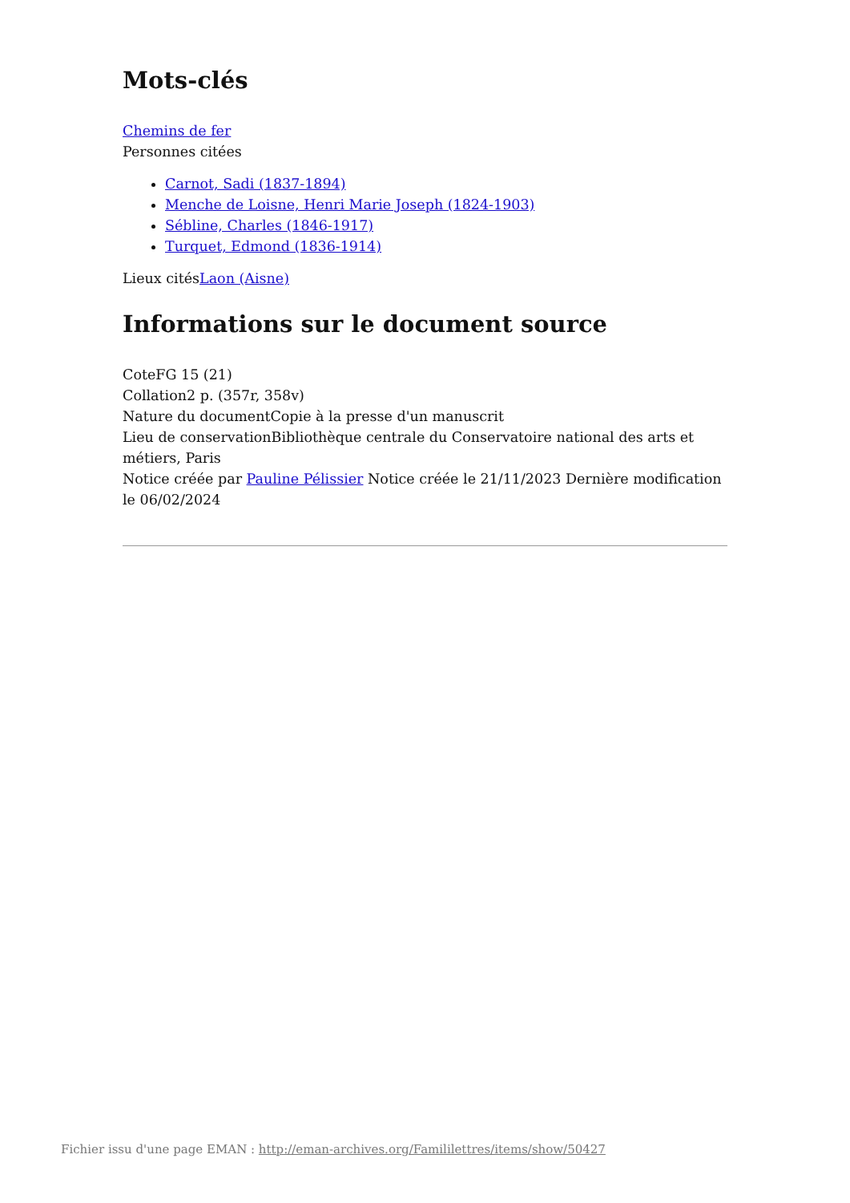Mots-clés
Chemins de fer
Personnes citées
Carnot, Sadi (1837-1894)
Menche de Loisne, Henri Marie Joseph (1824-1903)
Sébline, Charles (1846-1917)
Turquet, Edmond (1836-1914)
Lieux citésLaon (Aisne)
Informations sur le document source
CoteFG 15 (21)
Collation2 p. (357r, 358v)
Nature du documentCopie à la presse d'un manuscrit
Lieu de conservationBibliothèque centrale du Conservatoire national des arts et métiers, Paris
Notice créée par Pauline Pélissier Notice créée le 21/11/2023 Dernière modification le 06/02/2024
Fichier issu d'une page EMAN : http://eman-archives.org/Famililettres/items/show/50427